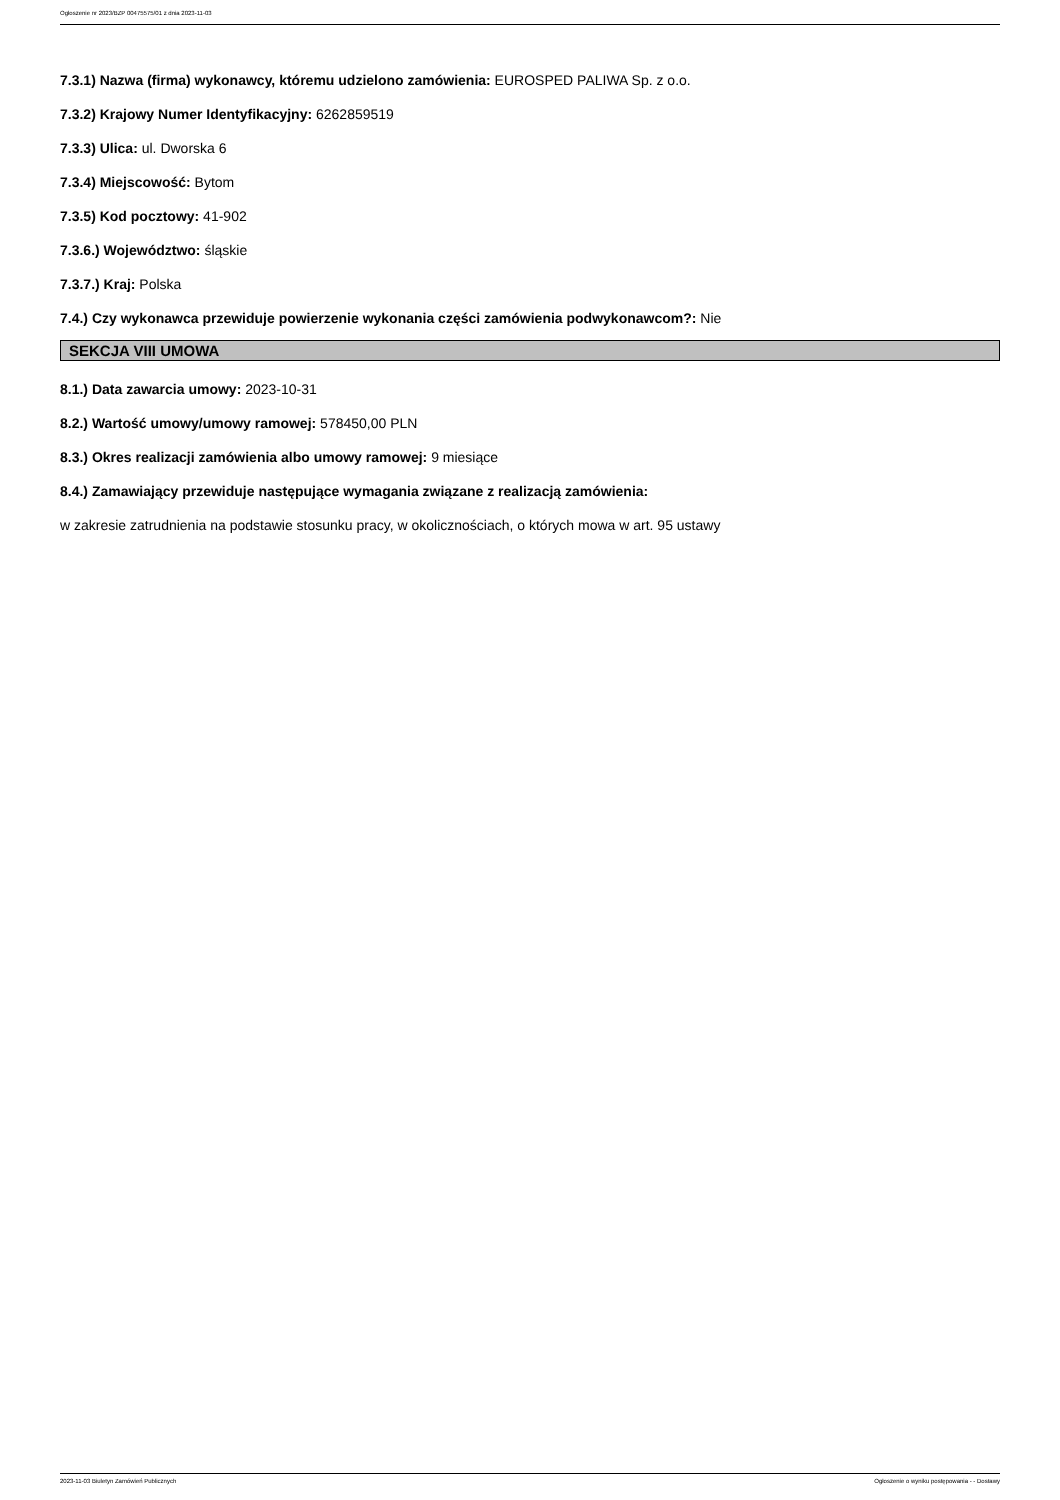Ogłoszenie nr 2023/BZP 00475575/01 z dnia 2023-11-03
7.3.1) Nazwa (firma) wykonawcy, któremu udzielono zamówienia: EUROSPED PALIWA Sp. z o.o.
7.3.2) Krajowy Numer Identyfikacyjny: 6262859519
7.3.3) Ulica: ul. Dworska 6
7.3.4) Miejscowość: Bytom
7.3.5) Kod pocztowy: 41-902
7.3.6.) Województwo: śląskie
7.3.7.) Kraj: Polska
7.4.) Czy wykonawca przewiduje powierzenie wykonania części zamówienia podwykonawcom?: Nie
SEKCJA VIII UMOWA
8.1.) Data zawarcia umowy: 2023-10-31
8.2.) Wartość umowy/umowy ramowej: 578450,00 PLN
8.3.) Okres realizacji zamówienia albo umowy ramowej: 9 miesiące
8.4.) Zamawiający przewiduje następujące wymagania związane z realizacją zamówienia:
w zakresie zatrudnienia na podstawie stosunku pracy, w okolicznościach, o których mowa w art. 95 ustawy
2023-11-03 Biuletyn Zamówień Publicznych Ogłoszenie o wyniku postępowania - - Dostawy